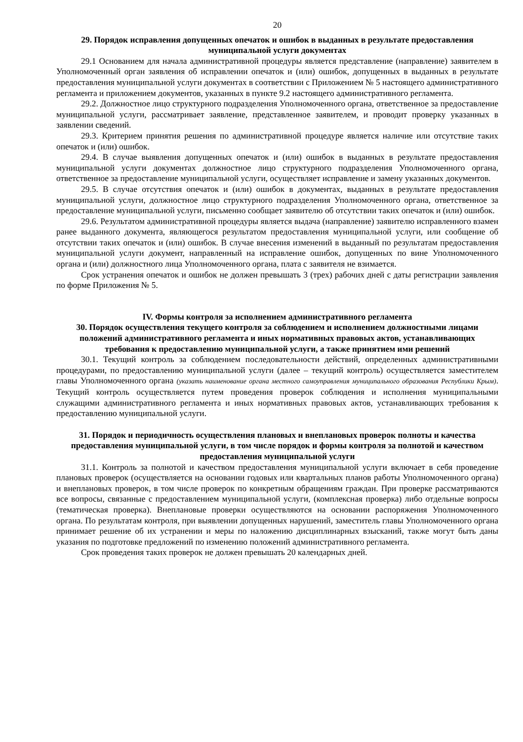20
29. Порядок исправления допущенных опечаток и ошибок в выданных в результате предоставления муниципальной услуги документах
29.1 Основанием для начала административной процедуры является представление (направление) заявителем в Уполномоченный орган заявления об исправлении опечаток и (или) ошибок, допущенных в выданных в результате предоставления муниципальной услуги документах в соответствии с Приложением № 5 настоящего административного регламента и приложением документов, указанных в пункте 9.2 настоящего административного регламента.
29.2. Должностное лицо структурного подразделения Уполномоченного органа, ответственное за предоставление муниципальной услуги, рассматривает заявление, представленное заявителем, и проводит проверку указанных в заявлении сведений.
29.3. Критерием принятия решения по административной процедуре является наличие или отсутствие таких опечаток и (или) ошибок.
29.4. В случае выявления допущенных опечаток и (или) ошибок в выданных в результате предоставления муниципальной услуги документах должностное лицо структурного подразделения Уполномоченного органа, ответственное за предоставление муниципальной услуги, осуществляет исправление и замену указанных документов.
29.5. В случае отсутствия опечаток и (или) ошибок в документах, выданных в результате предоставления муниципальной услуги, должностное лицо структурного подразделения Уполномоченного органа, ответственное за предоставление муниципальной услуги, письменно сообщает заявителю об отсутствии таких опечаток и (или) ошибок.
29.6. Результатом административной процедуры является выдача (направление) заявителю исправленного взамен ранее выданного документа, являющегося результатом предоставления муниципальной услуги, или сообщение об отсутствии таких опечаток и (или) ошибок. В случае внесения изменений в выданный по результатам предоставления муниципальной услуги документ, направленный на исправление ошибок, допущенных по вине Уполномоченного органа и (или) должностного лица Уполномоченного органа, плата с заявителя не взимается.
Срок устранения опечаток и ошибок не должен превышать 3 (трех) рабочих дней с даты регистрации заявления по форме Приложения № 5.
IV. Формы контроля за исполнением административного регламента
30. Порядок осуществления текущего контроля за соблюдением и исполнением должностными лицами положений административного регламента и иных нормативных правовых актов, устанавливающих требования к предоставлению муниципальной услуги, а также принятием ими решений
30.1. Текущий контроль за соблюдением последовательности действий, определенных административными процедурами, по предоставлению муниципальной услуги (далее – текущий контроль) осуществляется заместителем главы Уполномоченного органа (указать наименование органа местного самоуправления муниципального образования Республики Крым). Текущий контроль осуществляется путем проведения проверок соблюдения и исполнения муниципальными служащими административного регламента и иных нормативных правовых актов, устанавливающих требования к предоставлению муниципальной услуги.
31. Порядок и периодичность осуществления плановых и внеплановых проверок полноты и качества предоставления муниципальной услуги, в том числе порядок и формы контроля за полнотой и качеством предоставления муниципальной услуги
31.1. Контроль за полнотой и качеством предоставления муниципальной услуги включает в себя проведение плановых проверок (осуществляется на основании годовых или квартальных планов работы Уполномоченного органа) и внеплановых проверок, в том числе проверок по конкретным обращениям граждан. При проверке рассматриваются все вопросы, связанные с предоставлением муниципальной услуги, (комплексная проверка) либо отдельные вопросы (тематическая проверка). Внеплановые проверки осуществляются на основании распоряжения Уполномоченного органа. По результатам контроля, при выявлении допущенных нарушений, заместитель главы Уполномоченного органа принимает решение об их устранении и меры по наложению дисциплинарных взысканий, также могут быть даны указания по подготовке предложений по изменению положений административного регламента.
Срок проведения таких проверок не должен превышать 20 календарных дней.